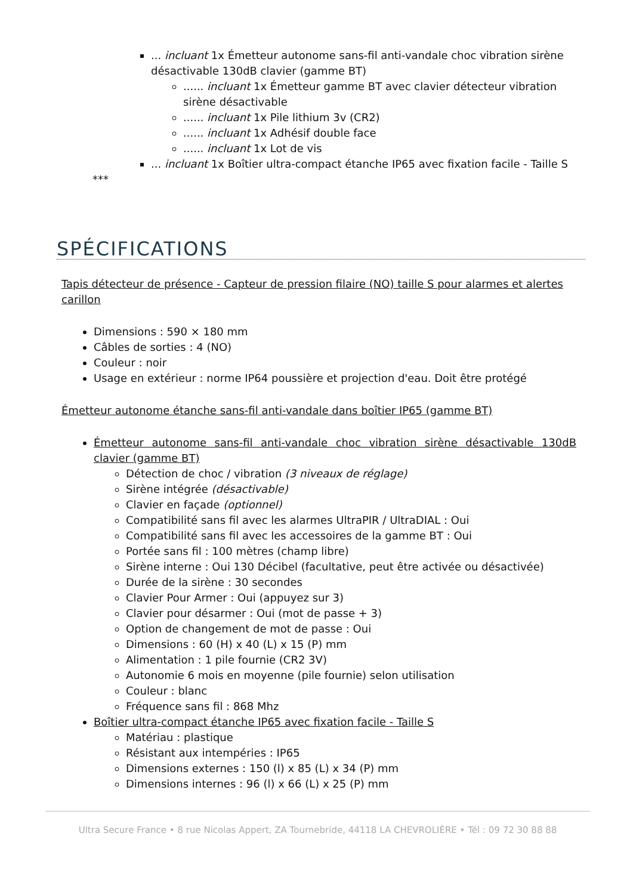... incluant 1x Émetteur autonome sans-fil anti-vandale choc vibration sirène désactivable 130dB clavier (gamme BT)
...... incluant 1x Émetteur gamme BT avec clavier détecteur vibration sirène désactivable
...... incluant 1x Pile lithium 3v (CR2)
...... incluant 1x Adhésif double face
...... incluant 1x Lot de vis
... incluant 1x Boîtier ultra-compact étanche IP65 avec fixation facile - Taille S
***
SPÉCIFICATIONS
Tapis détecteur de présence - Capteur de pression filaire (NO) taille S pour alarmes et alertes carillon
Dimensions : 590 × 180 mm
Câbles de sorties : 4 (NO)
Couleur : noir
Usage en extérieur : norme IP64 poussière et projection d'eau. Doit être protégé
Émetteur autonome étanche sans-fil anti-vandale dans boîtier IP65 (gamme BT)
Émetteur autonome sans-fil anti-vandale choc vibration sirène désactivable 130dB clavier (gamme BT)
Détection de choc / vibration (3 niveaux de réglage)
Sirène intégrée (désactivable)
Clavier en façade (optionnel)
Compatibilité sans fil avec les alarmes UltraPIR / UltraDIAL : Oui
Compatibilité sans fil avec les accessoires de la gamme BT : Oui
Portée sans fil : 100 mètres (champ libre)
Sirène interne : Oui 130 Décibel (facultative, peut être activée ou désactivée)
Durée de la sirène : 30 secondes
Clavier Pour Armer : Oui (appuyez sur 3)
Clavier pour désarmer : Oui (mot de passe + 3)
Option de changement de mot de passe : Oui
Dimensions : 60 (H) x 40 (L) x 15 (P) mm
Alimentation : 1 pile fournie (CR2 3V)
Autonomie 6 mois en moyenne (pile fournie) selon utilisation
Couleur : blanc
Fréquence sans fil : 868 Mhz
Boîtier ultra-compact étanche IP65 avec fixation facile - Taille S
Matériau : plastique
Résistant aux intempéries : IP65
Dimensions externes : 150 (l) x 85 (L) x 34 (P) mm
Dimensions internes : 96 (l) x 66 (L) x 25 (P) mm
Ultra Secure France • 8 rue Nicolas Appert, ZA Tournebride, 44118 LA CHEVROLIÈRE • Tél : 09 72 30 88 88